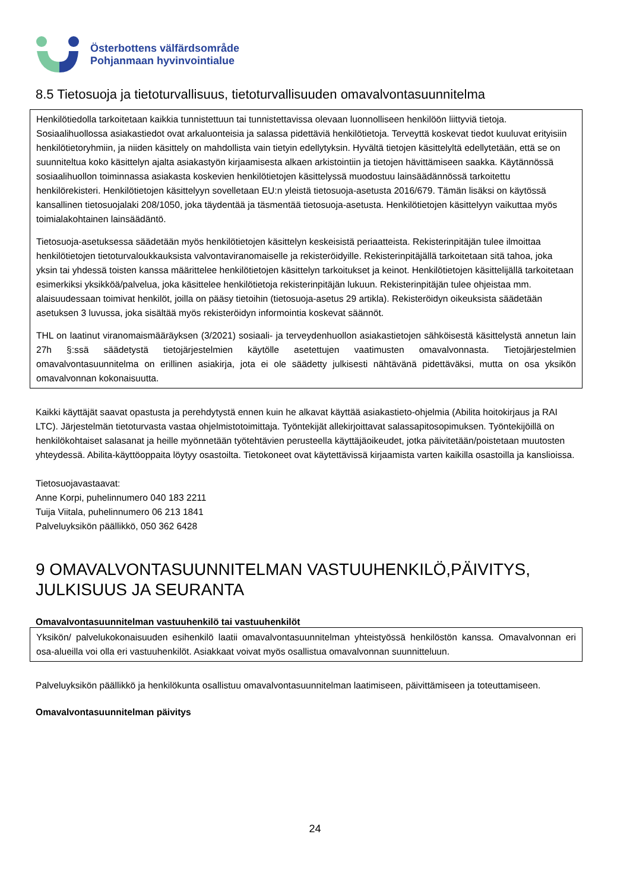Österbottens välfärdsområde
Pohjanmaan hyvinvointialue
8.5 Tietosuoja ja tietoturvallisuus, tietoturvallisuuden omavalvontasuunnitelma
Henkilötiedolla tarkoitetaan kaikkia tunnistettuun tai tunnistettavissa olevaan luonnolliseen henkilöön liittyviä tietoja. Sosiaalihuollossa asiakastiedot ovat arkaluonteisia ja salassa pidettäviä henkilötietoja. Terveyttä koskevat tiedot kuuluvat erityisiin henkilötietoryhmiin, ja niiden käsittely on mahdollista vain tietyin edellytyksin. Hyvältä tietojen käsittelyltä edellytetään, että se on suunniteltua koko käsittelyn ajalta asiakastyön kirjaamisesta alkaen arkistointiin ja tietojen hävittämiseen saakka. Käytännössä sosiaalihuollon toiminnassa asiakasta koskevien henkilötietojen käsittelyssä muodostuu lainsäädännössä tarkoitettu henkilörekisteri. Henkilötietojen käsittelyyn sovelletaan EU:n yleistä tietosuoja-asetusta 2016/679. Tämän lisäksi on käytössä kansallinen tietosuojalaki 208/1050, joka täydentää ja täsmentää tietosuoja-asetusta. Henkilötietojen käsittelyyn vaikuttaa myös toimialakohtainen lainsäädäntö.
Tietosuoja-asetuksessa säädetään myös henkilötietojen käsittelyn keskeisistä periaatteista. Rekisterinpitäjän tulee ilmoittaa henkilötietojen tietoturvaloukkauksista valvontaviranomaiselle ja rekisteröidyille. Rekisterinpitäjällä tarkoitetaan sitä tahoa, joka yksin tai yhdessä toisten kanssa määrittelee henkilötietojen käsittelyn tarkoitukset ja keinot. Henkilötietojen käsittelijällä tarkoitetaan esimerkiksi yksikköä/palvelua, joka käsittelee henkilötietoja rekisterinpitäjän lukuun. Rekisterinpitäjän tulee ohjeistaa mm. alaisuudessaan toimivat henkilöt, joilla on pääsy tietoihin (tietosuoja-asetus 29 artikla). Rekisteröidyn oikeuksista säädetään asetuksen 3 luvussa, joka sisältää myös rekisteröidyn informointia koskevat säännöt.
THL on laatinut viranomaismääräyksen (3/2021) sosiaali- ja terveydenhuollon asiakastietojen sähköisestä käsittelystä annetun lain 27h §:ssä säädetystä tietojärjestelmien käytölle asetettujen vaatimusten omavalvonnasta. Tietojärjestelmien omavalvontasuunnitelma on erillinen asiakirja, jota ei ole säädetty julkisesti nähtävänä pidettäväksi, mutta on osa yksikön omavalvonnan kokonaisuutta.
Kaikki käyttäjät saavat opastusta ja perehdytystä ennen kuin he alkavat käyttää asiakastieto-ohjelmia (Abilita hoitokirjaus ja RAI LTC). Järjestelmän tietoturvasta vastaa ohjelmistotoimittaja. Työntekijät allekirjoittavat salassapitosopimuksen. Työntekijöillä on henkilökohtaiset salasanat ja heille myönnetään työtehtävien perusteella käyttäjäoikeudet, jotka päivitetään/poistetaan muutosten yhteydessä. Abilita-käyttöoppaita löytyy osastoilta. Tietokoneet ovat käytettävissä kirjaamista varten kaikilla osastoilla ja kanslioissa.
Tietosuojavastaavat:
Anne Korpi, puhelinnumero 040 183 2211
Tuija Viitala, puhelinnumero 06 213 1841
Palveluyksikön päällikkö, 050 362 6428
9 OMAVALVONTASUUNNITELMAN VASTUUHENKILÖ,PÄIVITYS, JULKISUUS JA SEURANTA
Omavalvontasuunnitelman vastuuhenkilö tai vastuuhenkilöt
Yksikön/ palvelukokonaisuuden esihenkilö laatii omavalvontasuunnitelman yhteistyössä henkilöstön kanssa. Omavalvonnan eri osa-alueilla voi olla eri vastuuhenkilöt. Asiakkaat voivat myös osallistua omavalvonnan suunnitteluun.
Palveluyksikön päällikkö ja henkilökunta osallistuu omavalvontasuunnitelman laatimiseen, päivittämiseen ja toteuttamiseen.
Omavalvontasuunnitelman päivitys
24